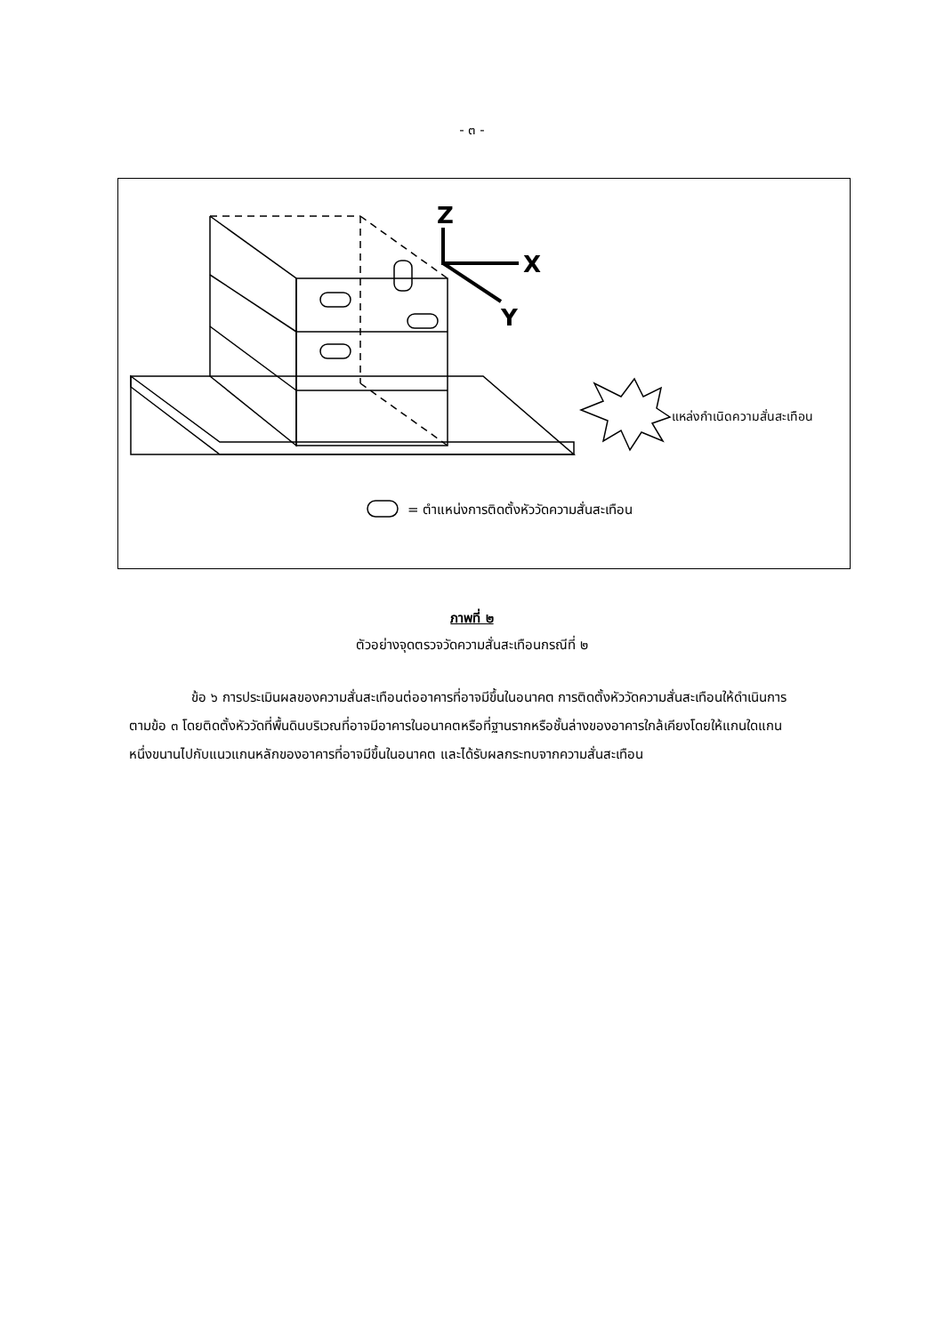- ๓ -
Z
X
Y
แหล่งกำเนิดความสั่นสะเทือน
= ตำแหน่งการติดตั้งหัววัดความสั่นสะเทือน
ภาพที่ ๒
ตัวอย่างจุดตรวจวัดความสั่นสะเทือนกรณีที่ ๒
ข้อ ๖ การประเมินผลของความสั่นสะเทือนต่ออาคารที่อาจมีขึ้นในอนาคต การติดตั้งหัววัดความสั่นสะเทือนให้ดำเนินการตามข้อ ๓ โดยติดตั้งหัววัดที่พื้นดินบริเวณที่อาจมีอาคารในอนาคตหรือที่ฐานรากหรือชั้นล่างของอาคารใกล้เคียงโดยให้แกนใดแกนหนึ่งขนานไปกับแนวแกนหลักของอาคารที่อาจมีขึ้นในอนาคต และได้รับผลกระทบจากความสั่นสะเทือน